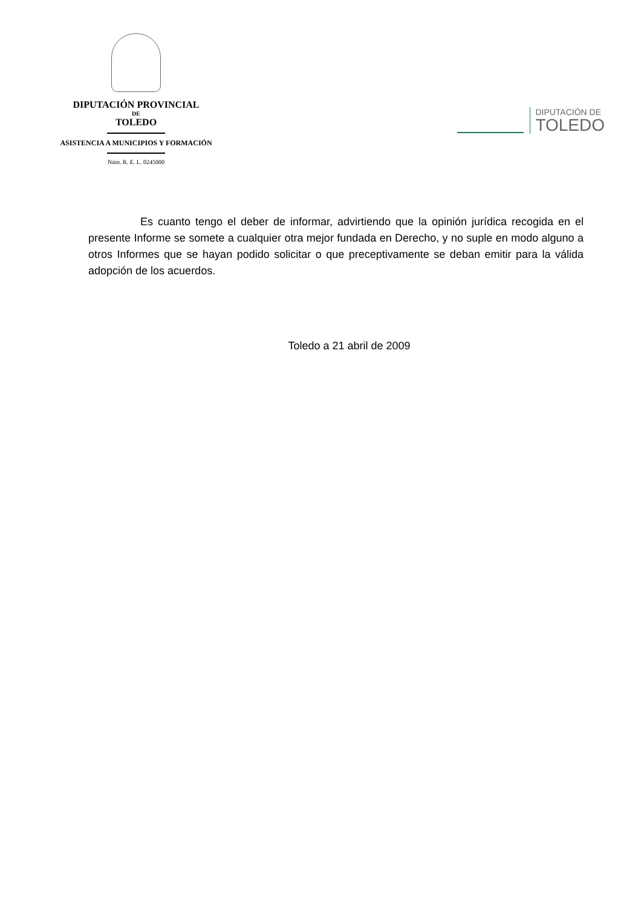DIPUTACIÓN PROVINCIAL
DE
TOLEDO
ASISTENCIA A MUNICIPIOS Y FORMACIÓN
Núm. R. E. L. 0245000
DIPUTACIÓN DE
TOLEDO
Es cuanto tengo el deber de informar, advirtiendo que la opinión jurídica recogida en el presente Informe se somete a cualquier otra mejor fundada en Derecho, y no suple en modo alguno a otros Informes que se hayan podido solicitar o que preceptivamente se deban emitir para la válida adopción de los acuerdos.
Toledo a 21 abril de 2009